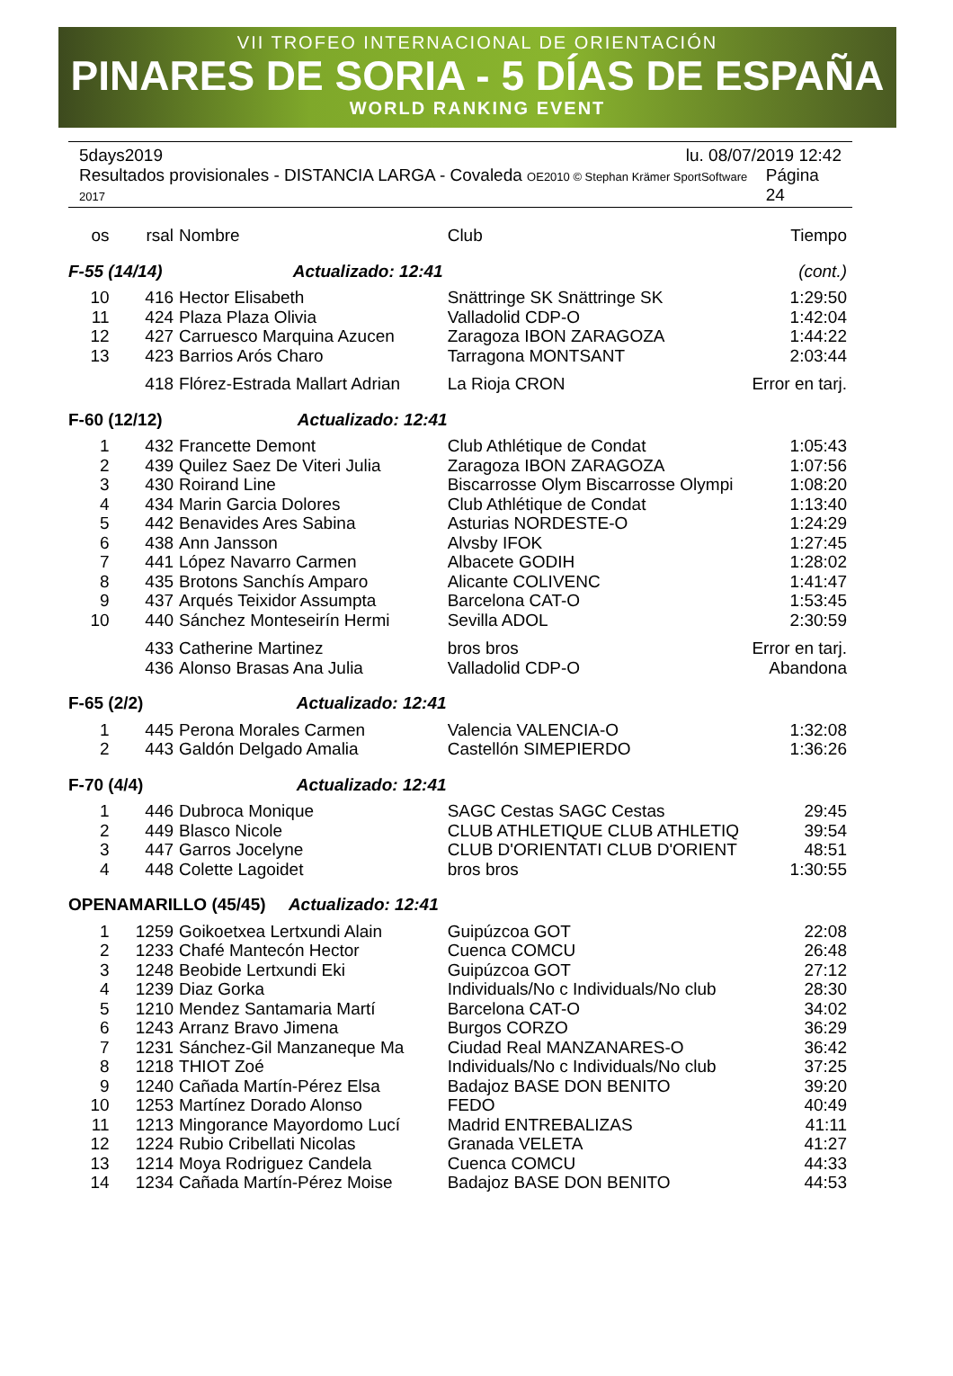VII TROFEO INTERNACIONAL DE ORIENTACIÓN
PINARES DE SORIA - 5 DÍAS DE ESPAÑA
WORLD RANKING EVENT
5days2019 lu. 08/07/2019 12:42
Resultados provisionales - DISTANCIA LARGA - Covaleda OE2010 © Stephan Krämer SportSoftware 2017 Página 24
| os | rsal | Nombre | Club | Tiempo |
| --- | --- | --- | --- | --- |
| F-55 (14/14) Actualizado: 12:41 | | | | (cont.) |
| 10 | 416 | Hector Elisabeth | Snättringe SK Snättringe SK | 1:29:50 |
| 11 | 424 | Plaza Plaza Olivia | Valladolid CDP-O | 1:42:04 |
| 12 | 427 | Carruesco Marquina Azucen | Zaragoza IBON ZARAGOZA | 1:44:22 |
| 13 | 423 | Barrios Arós Charo | Tarragona MONTSANT | 2:03:44 |
| | 418 | Flórez-Estrada Mallart Adrian | La Rioja CRON | Error en tarj. |
| F-60 (12/12) Actualizado: 12:41 | | | | |
| 1 | 432 | Francette Demont | Club Athlétique de Condat | 1:05:43 |
| 2 | 439 | Quilez Saez De Viteri Julia | Zaragoza IBON ZARAGOZA | 1:07:56 |
| 3 | 430 | Roirand Line | Biscarrosse Olym Biscarrosse Olympi | 1:08:20 |
| 4 | 434 | Marin Garcia Dolores | Club Athlétique de Condat | 1:13:40 |
| 5 | 442 | Benavides Ares Sabina | Asturias NORDESTE-O | 1:24:29 |
| 6 | 438 | Ann Jansson | Alvsby IFOK | 1:27:45 |
| 7 | 441 | López Navarro Carmen | Albacete GODIH | 1:28:02 |
| 8 | 435 | Brotons Sanchís Amparo | Alicante COLIVENC | 1:41:47 |
| 9 | 437 | Arqués Teixidor Assumpta | Barcelona CAT-O | 1:53:45 |
| 10 | 440 | Sánchez Monteseirín Hermi | Sevilla ADOL | 2:30:59 |
| | 433 | Catherine Martinez | bros bros | Error en tarj. |
| | 436 | Alonso Brasas Ana Julia | Valladolid CDP-O | Abandona |
| F-65 (2/2) Actualizado: 12:41 | | | | |
| 1 | 445 | Perona Morales Carmen | Valencia VALENCIA-O | 1:32:08 |
| 2 | 443 | Galdón Delgado Amalia | Castellón SIMEPIERDO | 1:36:26 |
| F-70 (4/4) Actualizado: 12:41 | | | | |
| 1 | 446 | Dubroca Monique | SAGC Cestas SAGC Cestas | 29:45 |
| 2 | 449 | Blasco Nicole | CLUB ATHLETIQUE CLUB ATHLETIQ | 39:54 |
| 3 | 447 | Garros Jocelyne | CLUB D'ORIENTATI CLUB D'ORIENT | 48:51 |
| 4 | 448 | Colette Lagoidet | bros bros | 1:30:55 |
| OPENAMARILLO (45/45) Actualizado: 12:41 | | | | |
| 1 | 1259 | Goikoetxea Lertxundi Alain | Guipúzcoa GOT | 22:08 |
| 2 | 1233 | Chafé Mantecón Hector | Cuenca COMCU | 26:48 |
| 3 | 1248 | Beobide Lertxundi Eki | Guipúzcoa GOT | 27:12 |
| 4 | 1239 | Diaz Gorka | Individuals/No c Individuals/No club | 28:30 |
| 5 | 1210 | Mendez Santamaria Martí | Barcelona CAT-O | 34:02 |
| 6 | 1243 | Arranz Bravo Jimena | Burgos CORZO | 36:29 |
| 7 | 1231 | Sánchez-Gil Manzaneque Ma | Ciudad Real MANZANARES-O | 36:42 |
| 8 | 1218 | THIOT Zoé | Individuals/No c Individuals/No club | 37:25 |
| 9 | 1240 | Cañada Martín-Pérez Elsa | Badajoz BASE DON BENITO | 39:20 |
| 10 | 1253 | Martínez Dorado Alonso | FEDO | 40:49 |
| 11 | 1213 | Mingorance Mayordomo Lucí | Madrid ENTREBALIZAS | 41:11 |
| 12 | 1224 | Rubio Cribellati Nicolas | Granada VELETA | 41:27 |
| 13 | 1214 | Moya Rodriguez Candela | Cuenca COMCU | 44:33 |
| 14 | 1234 | Cañada Martín-Pérez Moise | Badajoz BASE DON BENITO | 44:53 |